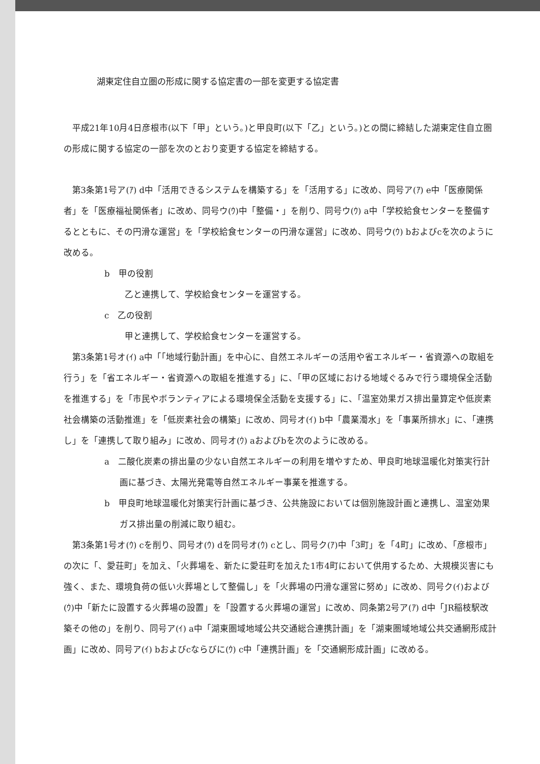湖東定住自立圏の形成に関する協定書の一部を変更する協定書
平成21年10月4日彦根市(以下「甲」という。)と甲良町(以下「乙」という。)との間に締結した湖東定住自立圏の形成に関する協定の一部を次のとおり変更する協定を締結する。
第3条第1号ア(ｱ) d中「活用できるシステムを構築する」を「活用する」に改め、同号ア(ｱ) e中「医療関係者」を「医療福祉関係者」に改め、同号ウ(ｳ)中「整備・」を削り、同号ウ(ｳ) a中「学校給食センターを整備するとともに、その円滑な運営」を「学校給食センターの円滑な運営」に改め、同号ウ(ｳ) bおよびcを次のように改める。
b　甲の役割
乙と連携して、学校給食センターを運営する。
c　乙の役割
甲と連携して、学校給食センターを運営する。
第3条第1号オ(ｲ) a中「「地域行動計画」を中心に、自然エネルギーの活用や省エネルギー・省資源への取組を行う」を「省エネルギー・省資源への取組を推進する」に、「甲の区域における地域ぐるみで行う環境保全活動を推進する」を「市民やボランティアによる環境保全活動を支援する」に、「温室効果ガス排出量算定や低炭素社会構築の活動推進」を「低炭素社会の構築」に改め、同号オ(ｲ) b中「農業濁水」を「事業所排水」に、「連携し」を「連携して取り組み」に改め、同号オ(ｳ) aおよびbを次のように改める。
a　二酸化炭素の排出量の少ない自然エネルギーの利用を増やすため、甲良町地球温暖化対策実行計画に基づき、太陽光発電等自然エネルギー事業を推進する。
b　甲良町地球温暖化対策実行計画に基づき、公共施設においては個別施設計画と連携し、温室効果ガス排出量の削減に取り組む。
第3条第1号オ(ｳ) cを削り、同号オ(ｳ) dを同号オ(ｳ) cとし、同号ク(ｱ)中「3町」を「4町」に改め、「彦根市」の次に「、愛荘町」を加え、「火葬場を、新たに愛荘町を加えた1市4町において供用するため、大規模災害にも強く、また、環境負荷の低い火葬場として整備し」を「火葬場の円滑な運営に努め」に改め、同号ク(ｲ)および(ｳ)中「新たに設置する火葬場の設置」を「設置する火葬場の運営」に改め、同条第2号ア(ｱ) d中「JR稲枝駅改築その他の」を削り、同号ア(ｲ) a中「湖東圏域地域公共交通総合連携計画」を「湖東圏域地域公共交通網形成計画」に改め、同号ア(ｲ) bおよびcならびに(ｳ) c中「連携計画」を「交通網形成計画」に改める。